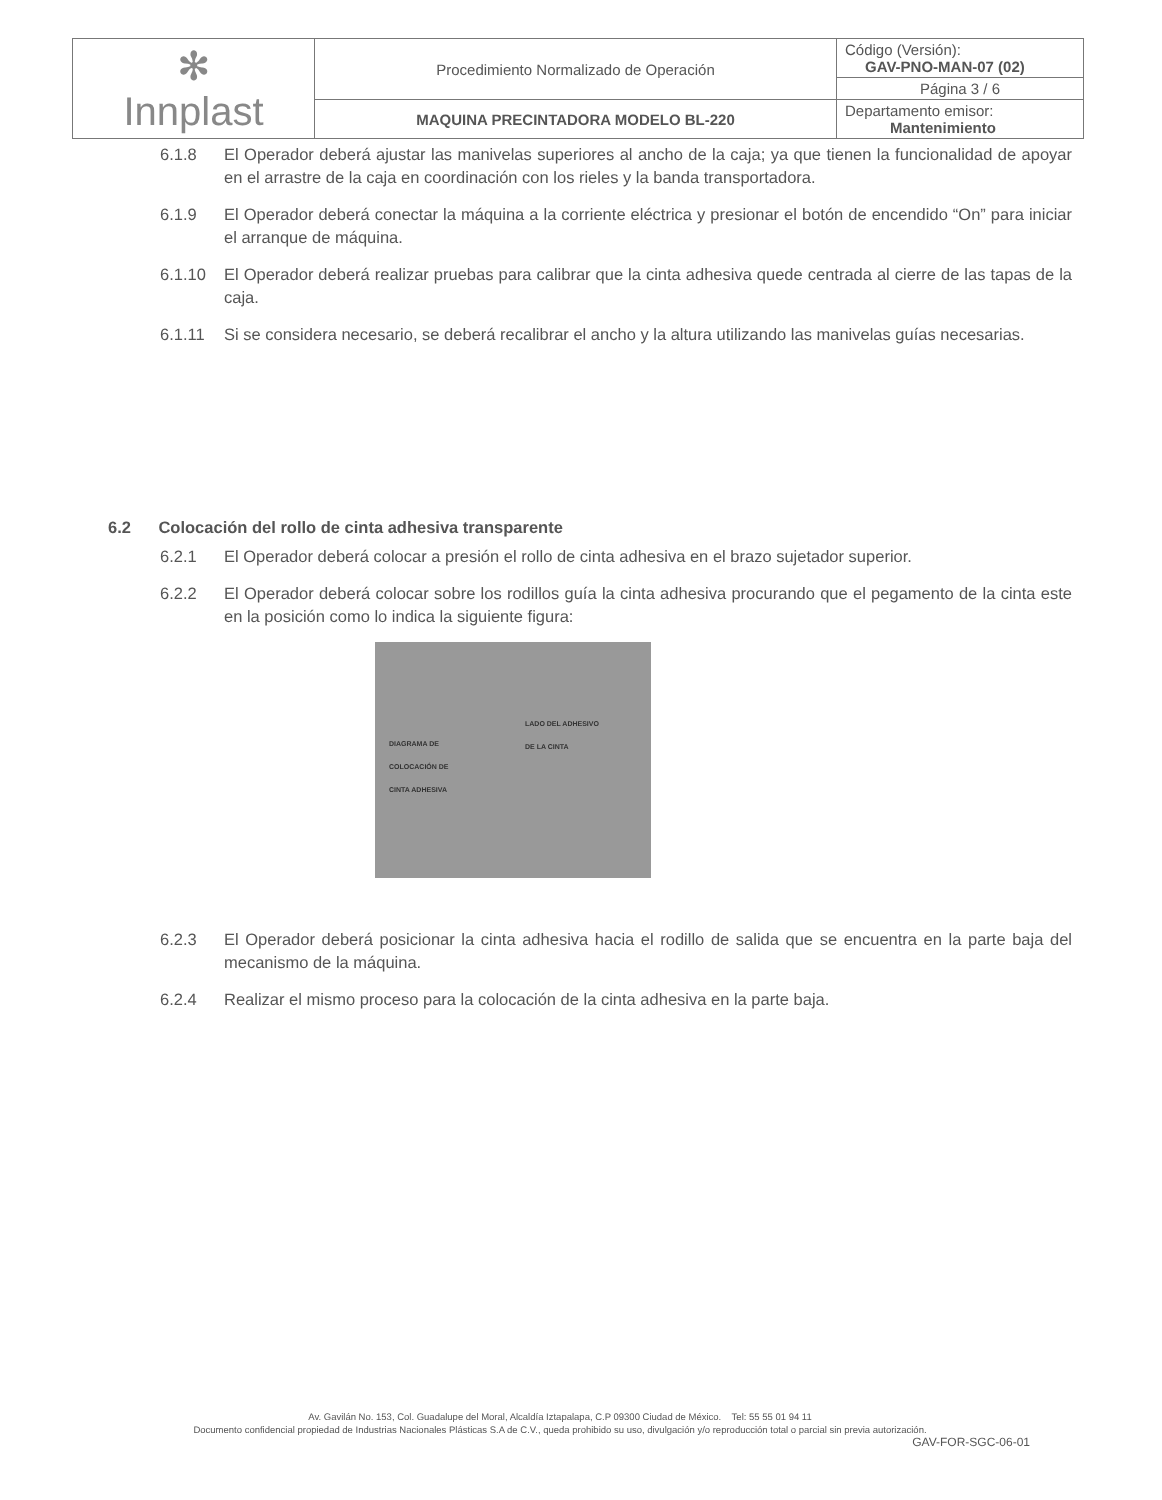| ✻ Innplast | Procedimiento Normalizado de Operación | Código (Versión): GAV-PNO-MAN-07 (02) |
| | | Página 3 / 6 |
| | MAQUINA PRECINTADORA MODELO BL-220 | Departamento emisor: Mantenimiento |
6.1.8 El Operador deberá ajustar las manivelas superiores al ancho de la caja; ya que tienen la funcionalidad de apoyar en el arrastre de la caja en coordinación con los rieles y la banda transportadora.
6.1.9 El Operador deberá conectar la máquina a la corriente eléctrica y presionar el botón de encendido “On” para iniciar el arranque de máquina.
6.1.10 El Operador deberá realizar pruebas para calibrar que la cinta adhesiva quede centrada al cierre de las tapas de la caja.
6.1.11 Si se considera necesario, se deberá recalibrar el ancho y la altura utilizando las manivelas guías necesarias.
6.2 Colocación del rollo de cinta adhesiva transparente
6.2.1 El Operador deberá colocar a presión el rollo de cinta adhesiva en el brazo sujetador superior.
6.2.2 El Operador deberá colocar sobre los rodillos guía la cinta adhesiva procurando que el pegamento de la cinta este en la posición como lo indica la siguiente figura:
LADO DEL ADHESIVO
DE LA CINTA
DIAGRAMA DE
COLOCACIÓN DE
CINTA ADHESIVA
6.2.3 El Operador deberá posicionar la cinta adhesiva hacia el rodillo de salida que se encuentra en la parte baja del mecanismo de la máquina.
6.2.4 Realizar el mismo proceso para la colocación de la cinta adhesiva en la parte baja.
Av. Gavilán No. 153, Col. Guadalupe del Moral, Alcaldía Iztapalapa, C.P 09300 Ciudad de México. Tel: 55 55 01 94 11
Documento confidencial propiedad de Industrias Nacionales Plásticas S.A de C.V., queda prohibido su uso, divulgación y/o reproducción total o parcial sin previa autorización.
GAV-FOR-SGC-06-01